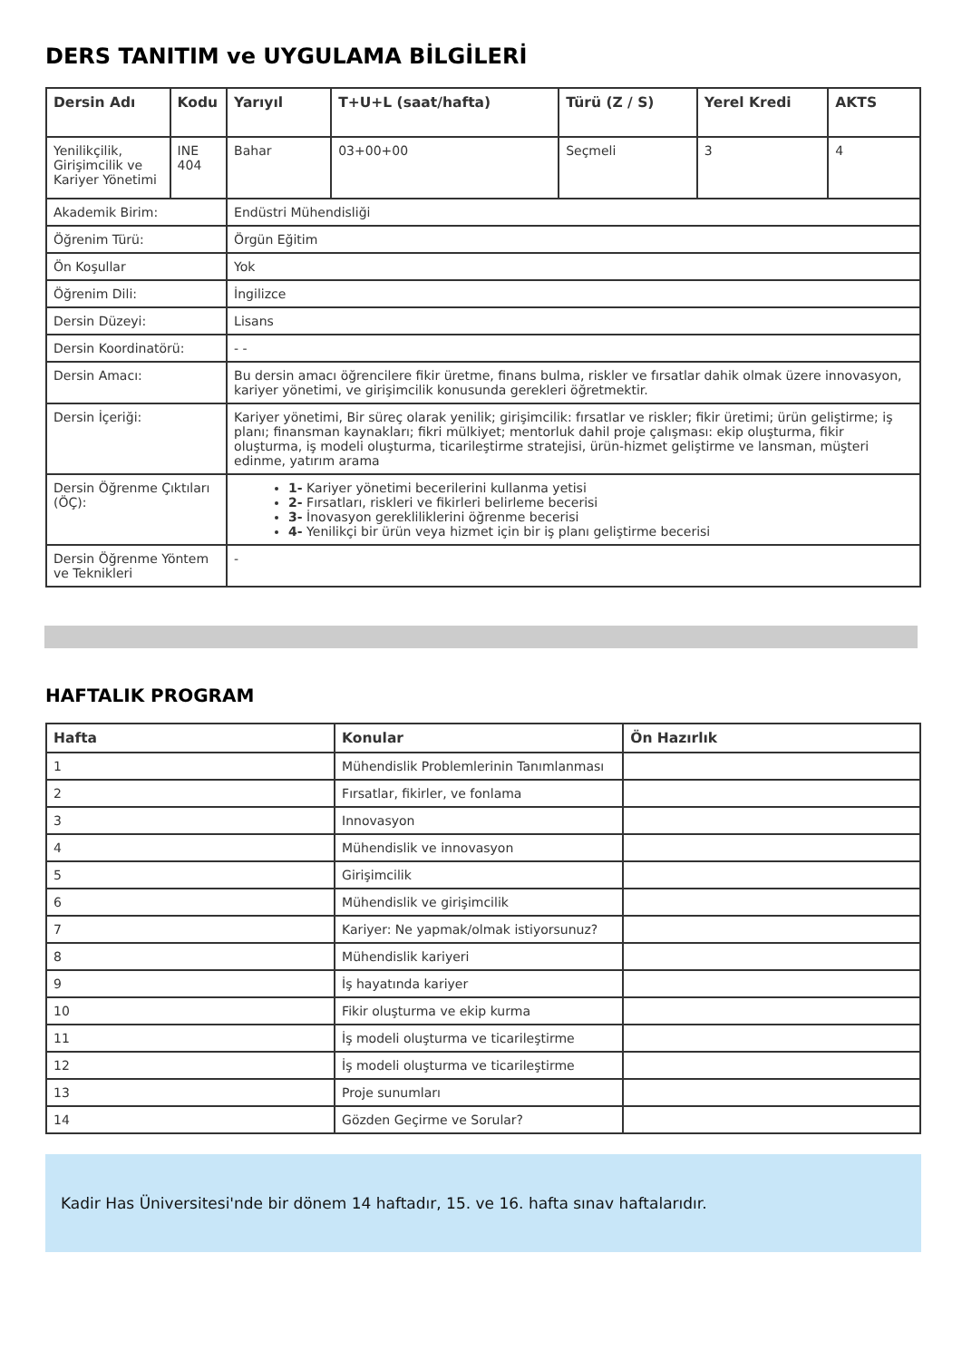DERS TANITIM ve UYGULAMA BİLGİLERİ
| Dersin Adı | Kodu | Yarıyıl | T+U+L (saat/hafta) | Türü (Z / S) | Yerel Kredi | AKTS |
| --- | --- | --- | --- | --- | --- | --- |
| Yenilikçilik, Girişimcilik ve Kariyer Yönetimi | INE 404 | Bahar | 03+00+00 | Seçmeli | 3 | 4 |
| Akademik Birim: | | Endüstri Mühendisliği | | | | |
| Öğrenim Türü: | | Örgün Eğitim | | | | |
| Ön Koşullar | | Yok | | | | |
| Öğrenim Dili: | | İngilizce | | | | |
| Dersin Düzeyi: | | Lisans | | | | |
| Dersin Koordinatörü: | | - - | | | | |
| Dersin Amacı: | | Bu dersin amacı öğrencilere fikir üretme, finans bulma, riskler ve fırsatlar dahik olmak üzere innovasyon, kariyer yönetimi, ve girişimcilik konusunda gerekleri öğretmektir. | | | | |
| Dersin İçeriği: | | Kariyer yönetimi, Bir süreç olarak yenilik; girişimcilik: fırsatlar ve riskler; fikir üretimi; ürün geliştirme; iş planı; finansman kaynakları; fikri mülkiyet; mentorluk dahil proje çalışması: ekip oluşturma, fikir oluşturma, iş modeli oluşturma, ticarileştirme stratejisi, ürün-hizmet geliştirme ve lansman, müşteri edinme, yatırım arama | | | | |
| Dersin Öğrenme Çıktıları (ÖÇ): | | 1- Kariyer yönetimi becerilerini kullanma yetisi 2- Fırsatları, riskleri ve fikirleri belirleme becerisi 3- İnovasyon gerekliliklerini öğrenme becerisi 4- Yenilikçi bir ürün veya hizmet için bir iş planı geliştirme becerisi | | | | |
| Dersin Öğrenme Yöntem ve Teknikleri | | - | | | | |
HAFTALIK PROGRAM
| Hafta | Konular | Ön Hazırlık |
| --- | --- | --- |
| 1 | Mühendislik Problemlerinin Tanımlanması | |
| 2 | Fırsatlar, fikirler, ve fonlama | |
| 3 | Innovasyon | |
| 4 | Mühendislik ve innovasyon | |
| 5 | Girişimcilik | |
| 6 | Mühendislik ve girişimcilik | |
| 7 | Kariyer: Ne yapmak/olmak istiyorsunuz? | |
| 8 | Mühendislik kariyeri | |
| 9 | İş hayatında kariyer | |
| 10 | Fikir oluşturma ve ekip kurma | |
| 11 | İş modeli oluşturma ve ticarileştirme | |
| 12 | İş modeli oluşturma ve ticarileştirme | |
| 13 | Proje sunumları | |
| 14 | Gözden Geçirme ve Sorular? | |
Kadir Has Üniversitesi'nde bir dönem 14 haftadır, 15. ve 16. hafta sınav haftalarıdır.